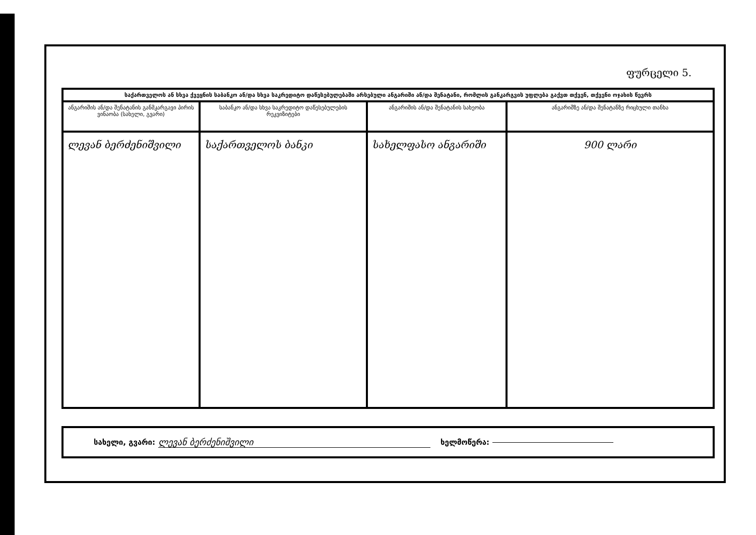ფურცელი 5.
| საქართველოს ან სხვა ქვეყნის საბანკო ან/და სხვა საკრედიტო დაწესებულებაში არსებული ანგარიში ან/და შენატანი, რომლის განკარგვის უფლება გაქვთ თქვენ, თქვენი ოჯახის წევრს | | | |
| --- | --- | --- | --- |
| ანგარიშის ან/და შენატანის განმკარგავი პირის ვინაობა (სახელი, გვარი) | საბანკო ან/და სხვა საკრედიტო დაწესებულების რეკვიზიტები | ანგარიშის ან/და შენატანის სახეობა | ანგარიშზე ან/და შენატანზე რიცხული თანხა |
| ლევან ბერძენიშვილი | საქართველოს ბანკი | სახელფასო ანგარიში | 900 ლარი |
სახელი, გვარი: ლევან ბერძენიშვილი ხელმოწერა: